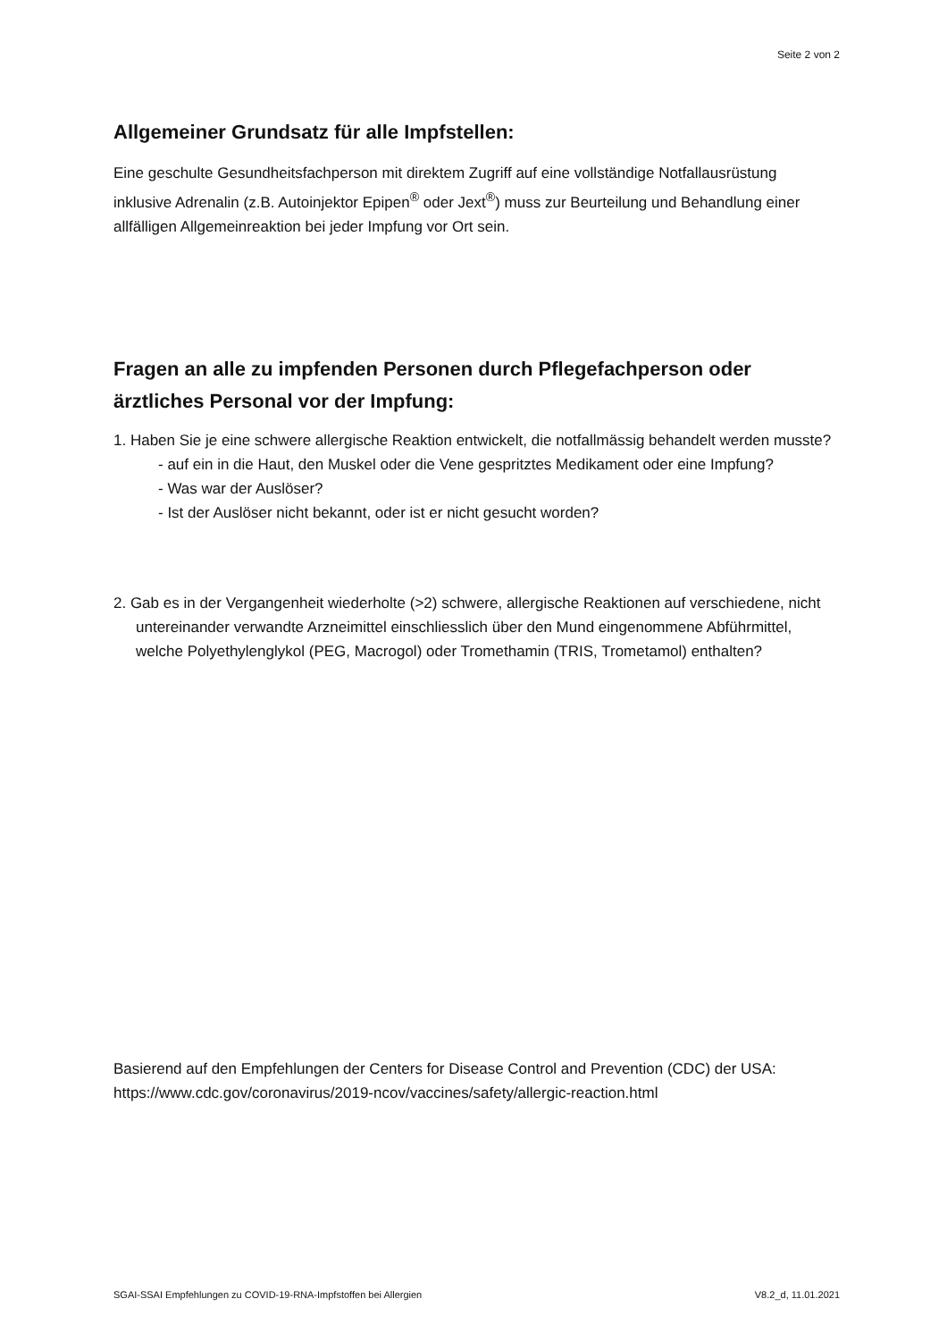Seite 2 von 2
Allgemeiner Grundsatz für alle Impfstellen:
Eine geschulte Gesundheitsfachperson mit direktem Zugriff auf eine vollständige Notfallausrüstung inklusive Adrenalin (z.B. Autoinjektor Epipen<sup>®</sup> oder Jext<sup>®</sup>) muss zur Beurteilung und Behandlung einer allfälligen Allgemeinreaktion bei jeder Impfung vor Ort sein.
Fragen an alle zu impfenden Personen durch Pflegefachperson oder ärztliches Personal vor der Impfung:
1. Haben Sie je eine schwere allergische Reaktion entwickelt, die notfallmässig behandelt werden musste?
- auf ein in die Haut, den Muskel oder die Vene gespritztes Medikament oder eine Impfung?
- Was war der Auslöser?
- Ist der Auslöser nicht bekannt, oder ist er nicht gesucht worden?
2. Gab es in der Vergangenheit wiederholte (>2) schwere, allergische Reaktionen auf verschiedene, nicht untereinander verwandte Arzneimittel einschliesslich über den Mund eingenommene Abführmittel, welche Polyethylenglykol (PEG, Macrogol) oder Tromethamin (TRIS, Trometamol) enthalten?
Basierend auf den Empfehlungen der Centers for Disease Control and Prevention (CDC) der USA: https://www.cdc.gov/coronavirus/2019-ncov/vaccines/safety/allergic-reaction.html
SGAI-SSAI Empfehlungen zu COVID-19-RNA-Impfstoffen bei Allergien V8.2_d, 11.01.2021